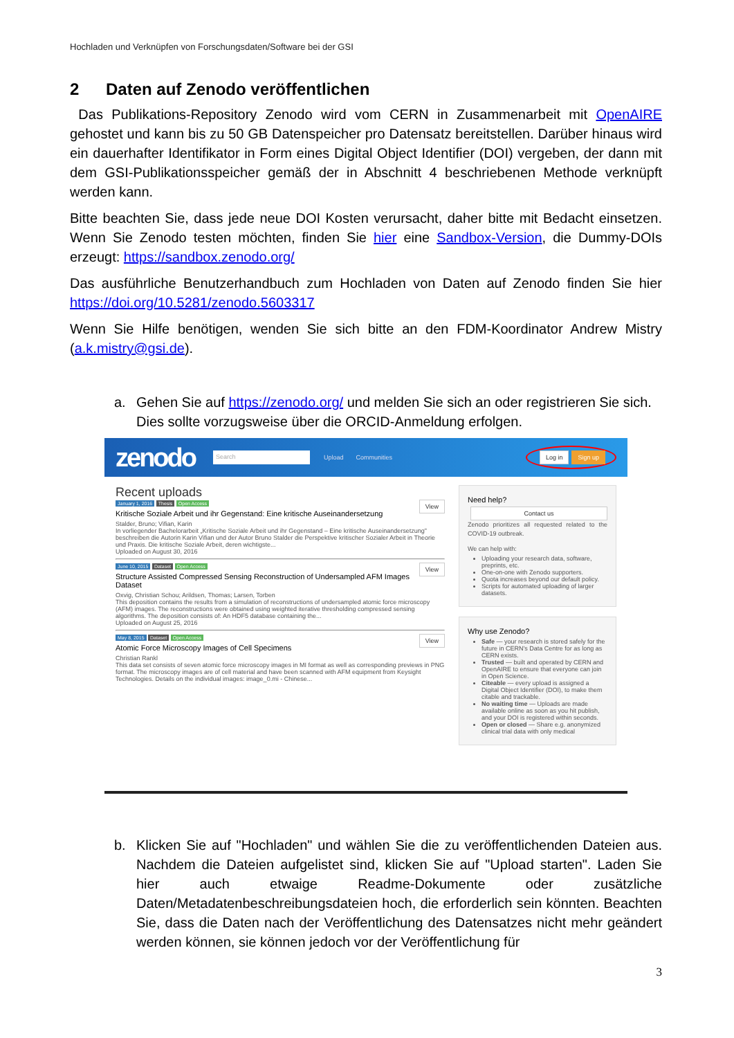Hochladen und Verknüpfen von Forschungsdaten/Software bei der GSI
2 Daten auf Zenodo veröffentlichen
Das Publikations-Repository Zenodo wird vom CERN in Zusammenarbeit mit OpenAIRE gehostet und kann bis zu 50 GB Datenspeicher pro Datensatz bereitstellen. Darüber hinaus wird ein dauerhafter Identifikator in Form eines Digital Object Identifier (DOI) vergeben, der dann mit dem GSI-Publikationsspeicher gemäß der in Abschnitt 4 beschriebenen Methode verknüpft werden kann.
Bitte beachten Sie, dass jede neue DOI Kosten verursacht, daher bitte mit Bedacht einsetzen. Wenn Sie Zenodo testen möchten, finden Sie hier eine Sandbox-Version, die Dummy-DOIs erzeugt: https://sandbox.zenodo.org/
Das ausführliche Benutzerhandbuch zum Hochladen von Daten auf Zenodo finden Sie hier https://doi.org/10.5281/zenodo.5603317
Wenn Sie Hilfe benötigen, wenden Sie sich bitte an den FDM-Koordinator Andrew Mistry (a.k.mistry@gsi.de).
a. Gehen Sie auf https://zenodo.org/ und melden Sie sich an oder registrieren Sie sich. Dies sollte vorzugsweise über die ORCID-Anmeldung erfolgen.
zenodo Search Upload Communities Log in Sign up
Recent uploads
January 1, 2016 Thesis Open Access View
Kritische Soziale Arbeit und ihr Gegenstand: Eine kritische Auseinandersetzung
Stalder, Bruno; Vifian, Karin
In vorliegender Bachelorarbeit „Kritische Soziale Arbeit und ihr Gegenstand – Eine kritische Auseinandersetzung" beschreiben die Autorin Karin Vifian und der Autor Bruno Stalder die Perspektive kritischer Sozialer Arbeit in Theorie und Praxis. Die kritische Soziale Arbeit, deren wichtigste...
Uploaded on August 30, 2016
June 10, 2015 Dataset Open Access View
Structure Assisted Compressed Sensing Reconstruction of Undersampled AFM Images Dataset
Oxvig, Christian Schou; Arildsen, Thomas; Larsen, Torben
This deposition contains the results from a simulation of reconstructions of undersampled atomic force microscopy (AFM) images. The reconstructions were obtained using weighted iterative thresholding compressed sensing algorithms. The deposition consists of: An HDF5 database containing the...
Uploaded on August 25, 2016
May 8, 2015 Dataset Open Access View
Atomic Force Microscopy Images of Cell Specimens
Christian Rankl
This data set consists of seven atomic force microscopy images in MI format as well as corresponding previews in PNG format. The microscopy images are of cell material and have been scanned with AFM equipment from Keysight Technologies. Details on the individual images: image_0.mi - Chinese...
Need help?
Contact us
Zenodo prioritizes all requested related to the COVID-19 outbreak.
We can help with:
Uploading your research data, software, preprints, etc.
One-on-one with Zenodo supporters.
Quota increases beyond our default policy.
Scripts for automated uploading of larger datasets.
Why use Zenodo?
Safe — your research is stored safely for the future in CERN's Data Centre for as long as CERN exists.
Trusted — built and operated by CERN and OpenAIRE to ensure that everyone can join in Open Science.
Citeable — every upload is assigned a Digital Object Identifier (DOI), to make them citable and trackable.
No waiting time — Uploads are made available online as soon as you hit publish, and your DOI is registered within seconds.
Open or closed — Share e.g. anonymized clinical trial data with only medical
b. Klicken Sie auf "Hochladen" und wählen Sie die zu veröffentlichenden Dateien aus. Nachdem die Dateien aufgelistet sind, klicken Sie auf "Upload starten". Laden Sie hier auch etwaige Readme-Dokumente oder zusätzliche Daten/Metadatenbeschreibungsdateien hoch, die erforderlich sein könnten. Beachten Sie, dass die Daten nach der Veröffentlichung des Datensatzes nicht mehr geändert werden können, sie können jedoch vor der Veröffentlichung für
3